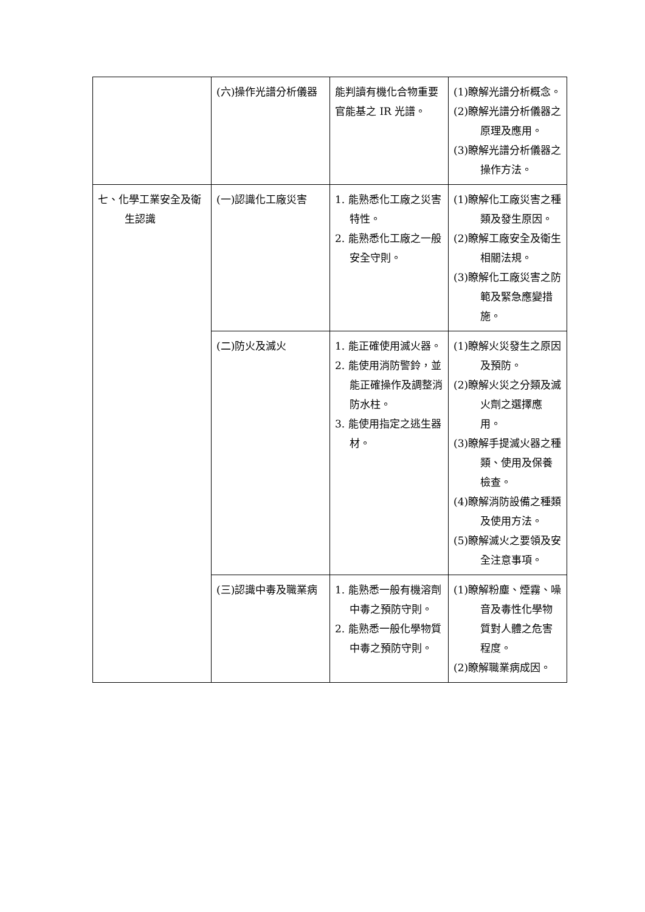| | (六)操作光譜分析儀器 | 能判讀有機化合物重要官能基之 IR 光譜。 | (1)瞭解光譜分析概念。 (2)瞭解光譜分析儀器之原理及應用。 (3)瞭解光譜分析儀器之操作方法。 |
| 七、化學工業安全及衛生認識 | (一)認識化工廠災害 | 1. 能熟悉化工廠之災害特性。 2. 能熟悉化工廠之一般安全守則。 | (1)瞭解化工廠災害之種類及發生原因。 (2)瞭解工廠安全及衛生相關法規。 (3)瞭解化工廠災害之防範及緊急應變措施。 |
| | (二)防火及滅火 | 1. 能正確使用滅火器。 2. 能使用消防警鈴，並能正確操作及調整消防水柱。 3. 能使用指定之逃生器材。 | (1)瞭解火災發生之原因及預防。 (2)瞭解火災之分類及滅火劑之選擇應用。 (3)瞭解手提滅火器之種類、使用及保養檢查。 (4)瞭解消防設備之種類及使用方法。 (5)瞭解滅火之要領及安全注意事項。 |
| | (三)認識中毒及職業病 | 1. 能熟悉一般有機溶劑中毒之預防守則。 2. 能熟悉一般化學物質中毒之預防守則。 | (1)瞭解粉塵、煙霧、噪音及毒性化學物質對人體之危害程度。 (2)瞭解職業病成因。 |